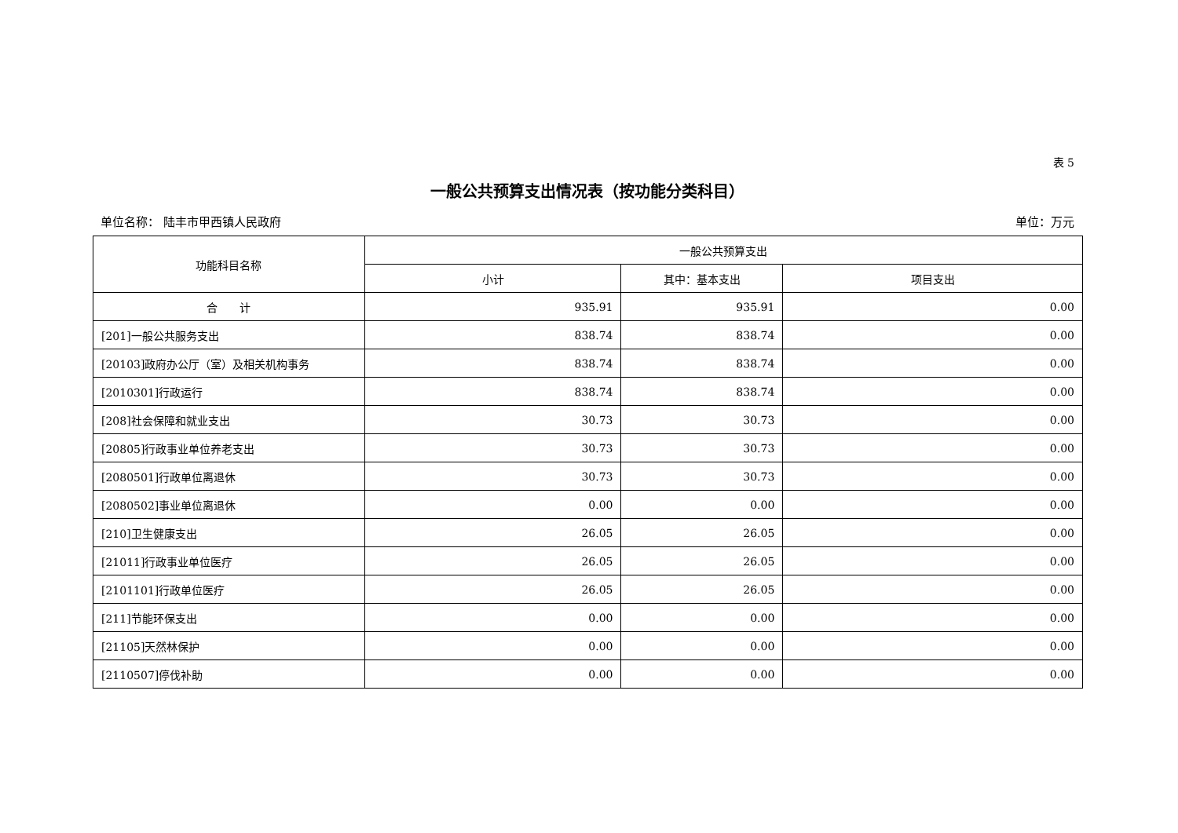表 5
一般公共预算支出情况表（按功能分类科目）
单位名称： 陆丰市甲西镇人民政府 单位：万元
| 功能科目名称 | 一般公共预算支出 | | |
| --- | --- | --- | --- |
| | 小计 | 其中：基本支出 | 项目支出 |
| 合 计 | 935.91 | 935.91 | 0.00 |
| [201]一般公共服务支出 | 838.74 | 838.74 | 0.00 |
| [20103]政府办公厅（室）及相关机构事务 | 838.74 | 838.74 | 0.00 |
| [2010301]行政运行 | 838.74 | 838.74 | 0.00 |
| [208]社会保障和就业支出 | 30.73 | 30.73 | 0.00 |
| [20805]行政事业单位养老支出 | 30.73 | 30.73 | 0.00 |
| [2080501]行政单位离退休 | 30.73 | 30.73 | 0.00 |
| [2080502]事业单位离退休 | 0.00 | 0.00 | 0.00 |
| [210]卫生健康支出 | 26.05 | 26.05 | 0.00 |
| [21011]行政事业单位医疗 | 26.05 | 26.05 | 0.00 |
| [2101101]行政单位医疗 | 26.05 | 26.05 | 0.00 |
| [211]节能环保支出 | 0.00 | 0.00 | 0.00 |
| [21105]天然林保护 | 0.00 | 0.00 | 0.00 |
| [2110507]停伐补助 | 0.00 | 0.00 | 0.00 |